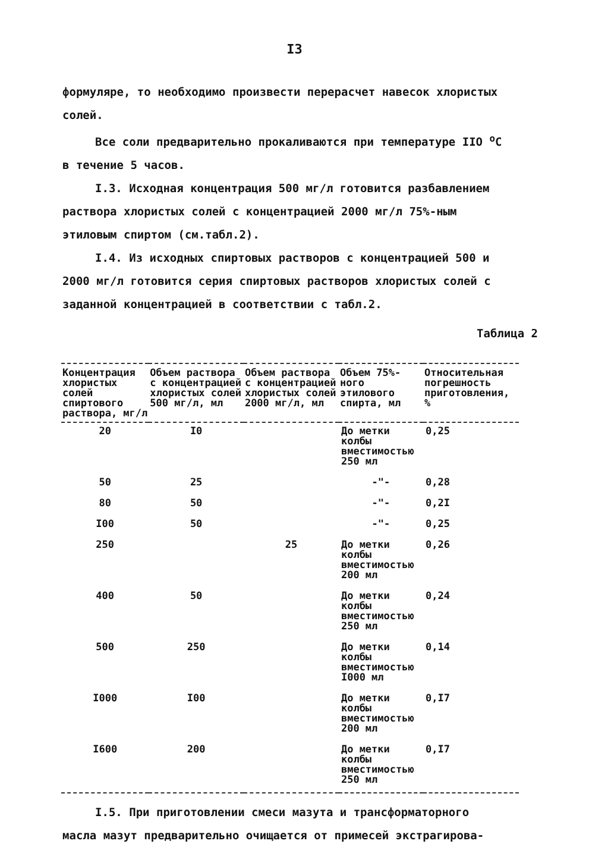I3
формуляре, то необходимо произвести перерасчет навесок хлористых солей.
Все соли предварительно прокаливаются при температуре IIO <sup>о</sup>С в течение 5 часов.
I.3. Исходная концентрация 500 мг/л готовится разбавлением раствора хлористых солей с концентрацией 2000 мг/л 75%-ным этиловым спиртом (см.табл.2).
I.4. Из исходных спиртовых растворов с концентрацией 500 и 2000 мг/л готовится серия спиртовых растворов хлористых солей с заданной концентрацией в соответствии с табл.2.
Таблица 2
| Концентрация хлористых солей спиртового раствора, мг/л | Объем раствора с концентрацией хлористых солей 500 мг/л, мл | Объем раствора с концентрацией хлористых солей 2000 мг/л, мл | Объем 75%-ного этилового спирта, мл | Относительная погрешность приготовления, % |
| --- | --- | --- | --- | --- |
| 20 | I0 | | До метки колбы вместимостью 250 мл | 0,25 |
| 50 | 25 | | -"- | 0,28 |
| 80 | 50 | | -"- | 0,2I |
| I00 | 50 | | -"- | 0,25 |
| 250 | | 25 | До метки колбы вместимостью 200 мл | 0,26 |
| 400 | 50 | | До метки колбы вместимостью 250 мл | 0,24 |
| 500 | 250 | | До метки колбы вместимостью I000 мл | 0,14 |
| I000 | I00 | | До метки колбы вместимостью 200 мл | 0,I7 |
| I600 | 200 | | До метки колбы вместимостью 250 мл | 0,I7 |
I.5. При приготовлении смеси мазута и трансформаторного масла мазут предварительно очищается от примесей экстрагирова-